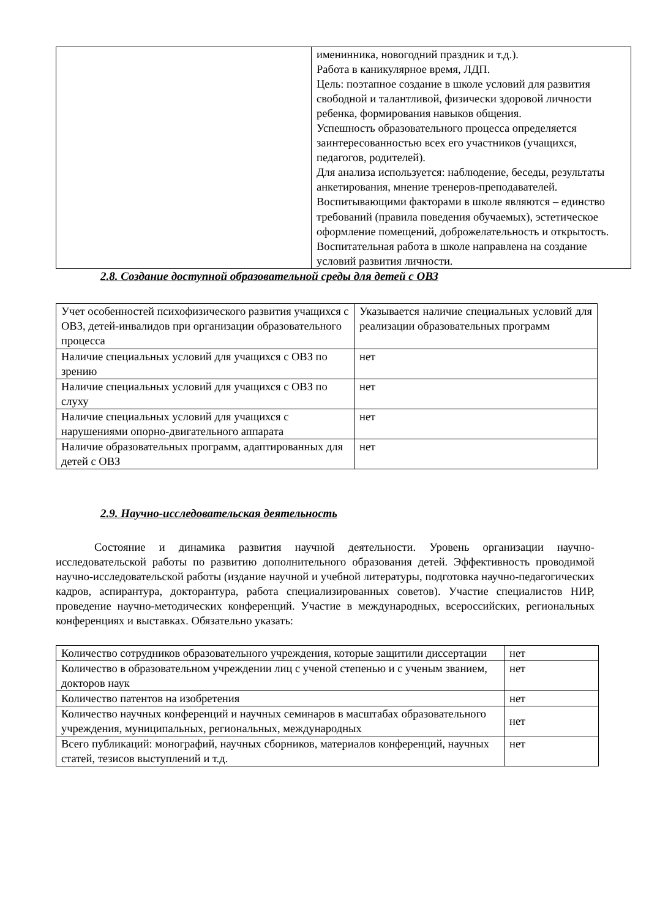| | именинника, новогодний праздник и т.д.). Работа в каникулярное время, ЛДП. Цель: поэтапное создание в школе условий для развития свободной и талантливой, физически здоровой личности ребенка, формирования навыков общения. Успешность образовательного процесса определяется заинтересованностью всех его участников (учащихся, педагогов, родителей). Для анализа используется: наблюдение, беседы, результаты анкетирования, мнение тренеров-преподавателей. Воспитывающими факторами в школе являются – единство требований (правила поведения обучаемых), эстетическое оформление помещений, доброжелательность и открытость. Воспитательная работа в школе направлена на создание условий развития личности. |
2.8. Создание доступной образовательной среды для детей с ОВЗ
| Учет особенностей психофизического развития учащихся с ОВЗ, детей-инвалидов при организации образовательного процесса | Указывается наличие специальных условий для реализации образовательных программ |
| Наличие специальных условий для учащихся с ОВЗ по зрению | нет |
| Наличие специальных условий для учащихся с ОВЗ по слуху | нет |
| Наличие специальных условий для учащихся с нарушениями опорно-двигательного аппарата | нет |
| Наличие образовательных программ, адаптированных для детей с ОВЗ | нет |
2.9. Научно-исследовательская деятельность
Состояние и динамика развития научной деятельности. Уровень организации научно-исследовательской работы по развитию дополнительного образования детей. Эффективность проводимой научно-исследовательской работы (издание научной и учебной литературы, подготовка научно-педагогических кадров, аспирантура, докторантура, работа специализированных советов). Участие специалистов НИР, проведение научно-методических конференций. Участие в международных, всероссийских, региональных конференциях и выставках. Обязательно указать:
| Количество сотрудников образовательного учреждения, которые защитили диссертации | нет |
| Количество в образовательном учреждении лиц с ученой степенью и с ученым званием, докторов наук | нет |
| Количество патентов на изобретения | нет |
| Количество научных конференций и научных семинаров в масштабах образовательного учреждения, муниципальных, региональных, международных | нет |
| Всего публикаций: монографий, научных сборников, материалов конференций, научных статей, тезисов выступлений и т.д. | нет |